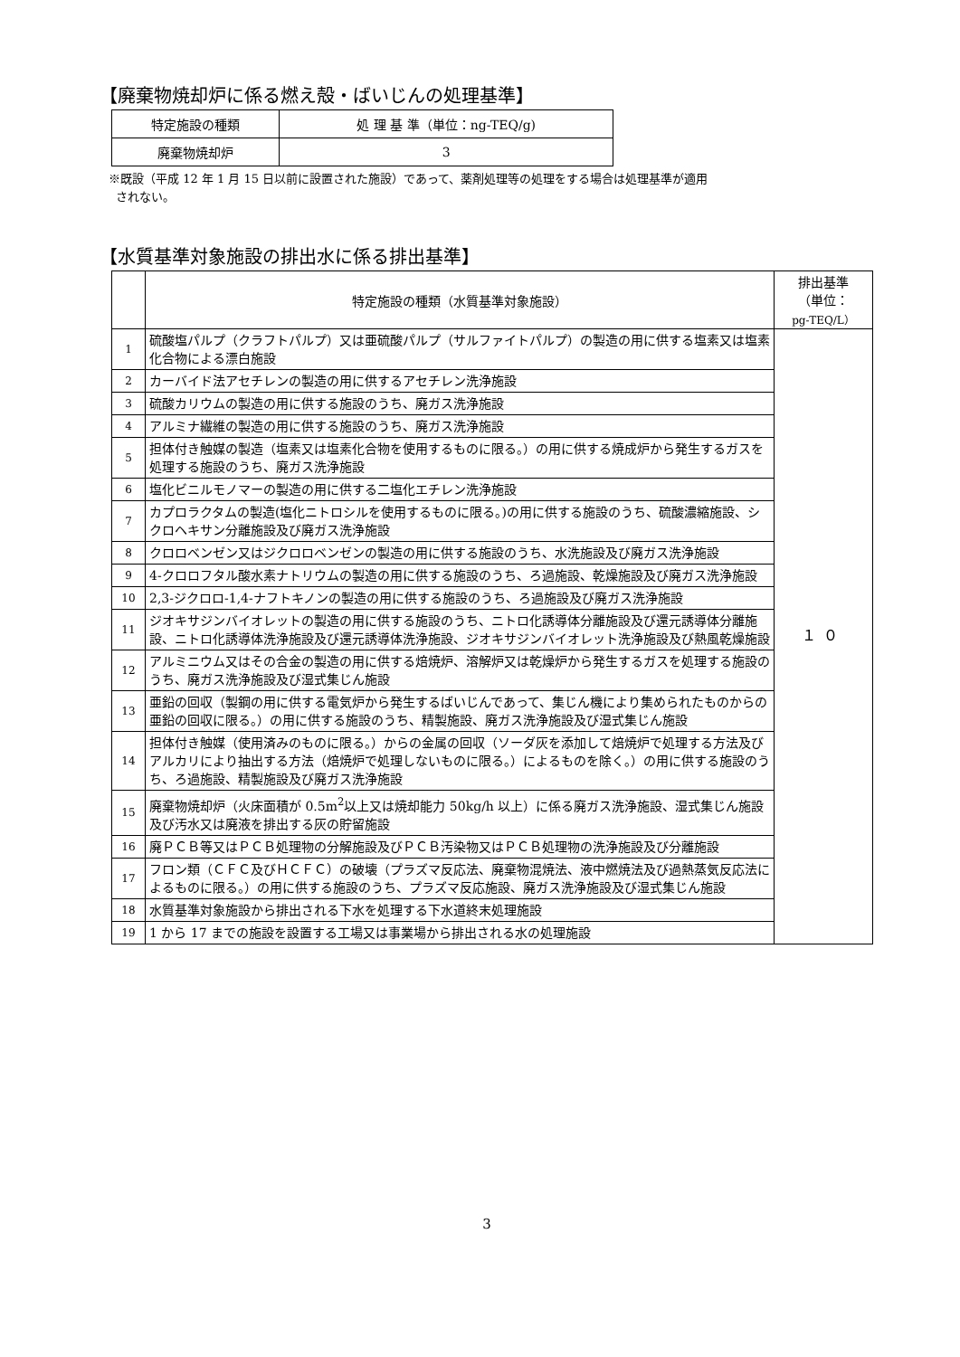【廃棄物焼却炉に係る燃え殻・ばいじんの処理基準】
| 特定施設の種類 | 処 理 基 準（単位：ng-TEQ/g) |
| --- | --- |
| 廃棄物焼却炉 | 3 |
※既設（平成 12 年 1 月 15 日以前に設置された施設）であって、薬剤処理等の処理をする場合は処理基準が適用
されない。
【水質基準対象施設の排出水に係る排出基準】
| | 特定施設の種類（水質基準対象施設） | 排出基準 （単位： pg-TEQ/L） |
| --- | --- | --- |
| 1 | 硫酸塩パルプ（クラフトパルプ）又は亜硫酸パルプ（サルファイトパルプ）の製造の用に供する塩素又は塩素化合物による漂白施設 | １０ |
| 2 | カーバイド法アセチレンの製造の用に供するアセチレン洗浄施設 | |
| 3 | 硫酸カリウムの製造の用に供する施設のうち、廃ガス洗浄施設 | |
| 4 | アルミナ繊維の製造の用に供する施設のうち、廃ガス洗浄施設 | |
| 5 | 担体付き触媒の製造（塩素又は塩素化合物を使用するものに限る。）の用に供する焼成炉から発生するガスを処理する施設のうち、廃ガス洗浄施設 | |
| 6 | 塩化ビニルモノマーの製造の用に供する二塩化エチレン洗浄施設 | |
| 7 | カプロラクタムの製造(塩化ニトロシルを使用するものに限る。)の用に供する施設のうち、硫酸濃縮施設、シクロヘキサン分離施設及び廃ガス洗浄施設 | |
| 8 | クロロベンゼン又はジクロロベンゼンの製造の用に供する施設のうち、水洗施設及び廃ガス洗浄施設 | |
| 9 | 4-クロロフタル酸水素ナトリウムの製造の用に供する施設のうち、ろ過施設、乾燥施設及び廃ガス洗浄施設 | |
| 10 | 2,3-ジクロロ-1,4-ナフトキノンの製造の用に供する施設のうち、ろ過施設及び廃ガス洗浄施設 | |
| 11 | ジオキサジンバイオレットの製造の用に供する施設のうち、ニトロ化誘導体分離施設及び還元誘導体分離施設、ニトロ化誘導体洗浄施設及び還元誘導体洗浄施設、ジオキサジンバイオレット洗浄施設及び熱風乾燥施設 | |
| 12 | アルミニウム又はその合金の製造の用に供する焙焼炉、溶解炉又は乾燥炉から発生するガスを処理する施設のうち、廃ガス洗浄施設及び湿式集じん施設 | |
| 13 | 亜鉛の回収（製鋼の用に供する電気炉から発生するばいじんであって、集じん機により集められたものからの亜鉛の回収に限る。）の用に供する施設のうち、精製施設、廃ガス洗浄施設及び湿式集じん施設 | |
| 14 | 担体付き触媒（使用済みのものに限る。）からの金属の回収（ソーダ灰を添加して焙焼炉で処理する方法及びアルカリにより抽出する方法（焙焼炉で処理しないものに限る。）によるものを除く。）の用に供する施設のうち、ろ過施設、精製施設及び廃ガス洗浄施設 | |
| 15 | 廃棄物焼却炉（火床面積が 0.5m<sup>2</sup>以上又は焼却能力 50kg/h 以上）に係る廃ガス洗浄施設、湿式集じん施設及び汚水又は廃液を排出する灰の貯留施設 | |
| 16 | 廃ＰＣＢ等又はＰＣＢ処理物の分解施設及びＰＣＢ汚染物又はＰＣＢ処理物の洗浄施設及び分離施設 | |
| 17 | フロン類（ＣＦＣ及びＨＣＦＣ）の破壊（プラズマ反応法、廃棄物混焼法、液中燃焼法及び過熱蒸気反応法によるものに限る。）の用に供する施設のうち、プラズマ反応施設、廃ガス洗浄施設及び湿式集じん施設 | |
| 18 | 水質基準対象施設から排出される下水を処理する下水道終末処理施設 | |
| 19 | 1 から 17 までの施設を設置する工場又は事業場から排出される水の処理施設 | |
3